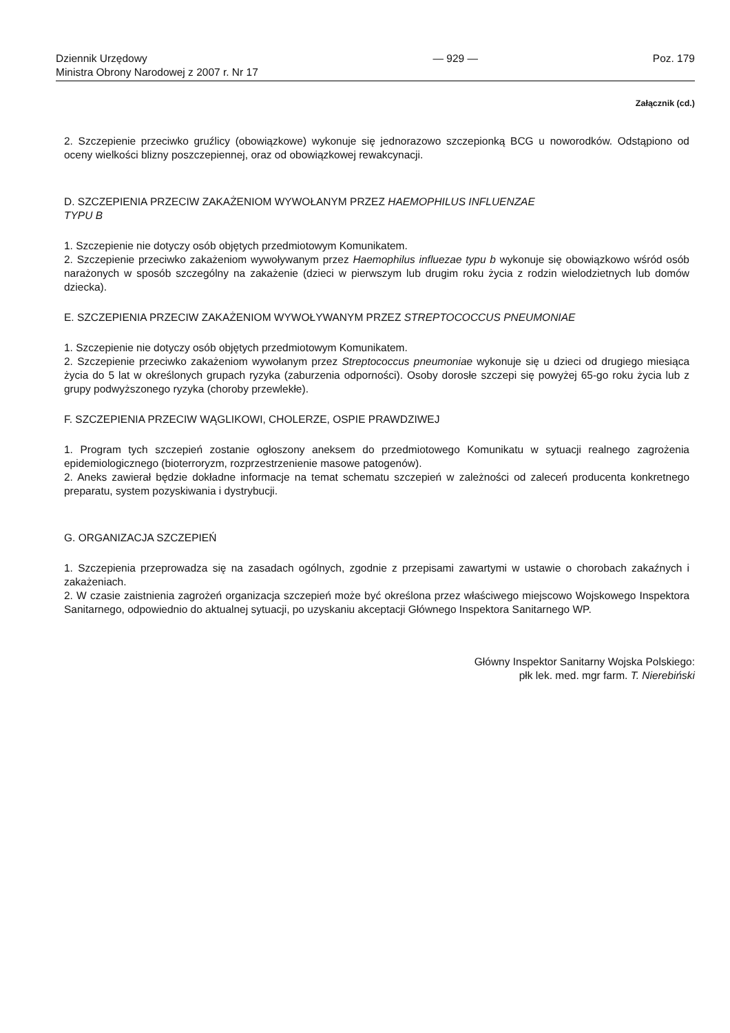Dziennik Urzędowy
Ministra Obrony Narodowej z 2007 r. Nr 17
— 929 — Poz. 179
Załącznik (cd.)
2. Szczepienie przeciwko gruźlicy (obowiązkowe) wykonuje się jednorazowo szczepionką BCG u noworodków. Odstąpiono od oceny wielkości blizny poszczepiennej, oraz od obowiązkowej rewakcynacji.
D. SZCZEPIENIA PRZECIW ZAKAŻENIOM WYWOŁANYM PRZEZ HAEMOPHILUS INFLUENZAE
TYPU B
1. Szczepienie nie dotyczy osób objętych przedmiotowym Komunikatem.
2. Szczepienie przeciwko zakażeniom wywoływanym przez Haemophilus influezae typu b wykonuje się obowiązkowo wśród osób narażonych w sposób szczególny na zakażenie (dzieci w pierwszym lub drugim roku życia z rodzin wielodzietnych lub domów dziecka).
E. SZCZEPIENIA PRZECIW ZAKAŻENIOM WYWOŁYWANYM PRZEZ STREPTOCOCCUS PNEUMONIAE
1. Szczepienie nie dotyczy osób objętych przedmiotowym Komunikatem.
2. Szczepienie przeciwko zakażeniom wywołanym przez Streptococcus pneumoniae wykonuje się u dzieci od drugiego miesiąca życia do 5 lat w określonych grupach ryzyka (zaburzenia odporności). Osoby dorosłe szczepi się powyżej 65-go roku życia lub z grupy podwyższonego ryzyka (choroby przewlekłe).
F. SZCZEPIENIA PRZECIW WĄGLIKOWI, CHOLERZE, OSPIE PRAWDZIWEJ
1. Program tych szczepień zostanie ogłoszony aneksem do przedmiotowego Komunikatu w sytuacji realnego zagrożenia epidemiologicznego (bioterroryzm, rozprzestrzenienie masowe patogenów).
2. Aneks zawierał będzie dokładne informacje na temat schematu szczepień w zależności od zaleceń producenta konkretnego preparatu, system pozyskiwania i dystrybucji.
G. ORGANIZACJA SZCZEPIEŃ
1. Szczepienia przeprowadza się na zasadach ogólnych, zgodnie z przepisami zawartymi w ustawie o chorobach zakaźnych i zakażeniach.
2. W czasie zaistnienia zagrożeń organizacja szczepień może być określona przez właściwego miejscowo Wojskowego Inspektora Sanitarnego, odpowiednio do aktualnej sytuacji, po uzyskaniu akceptacji Głównego Inspektora Sanitarnego WP.
Główny Inspektor Sanitarny Wojska Polskiego:
płk lek. med. mgr farm. T. Nierebiński